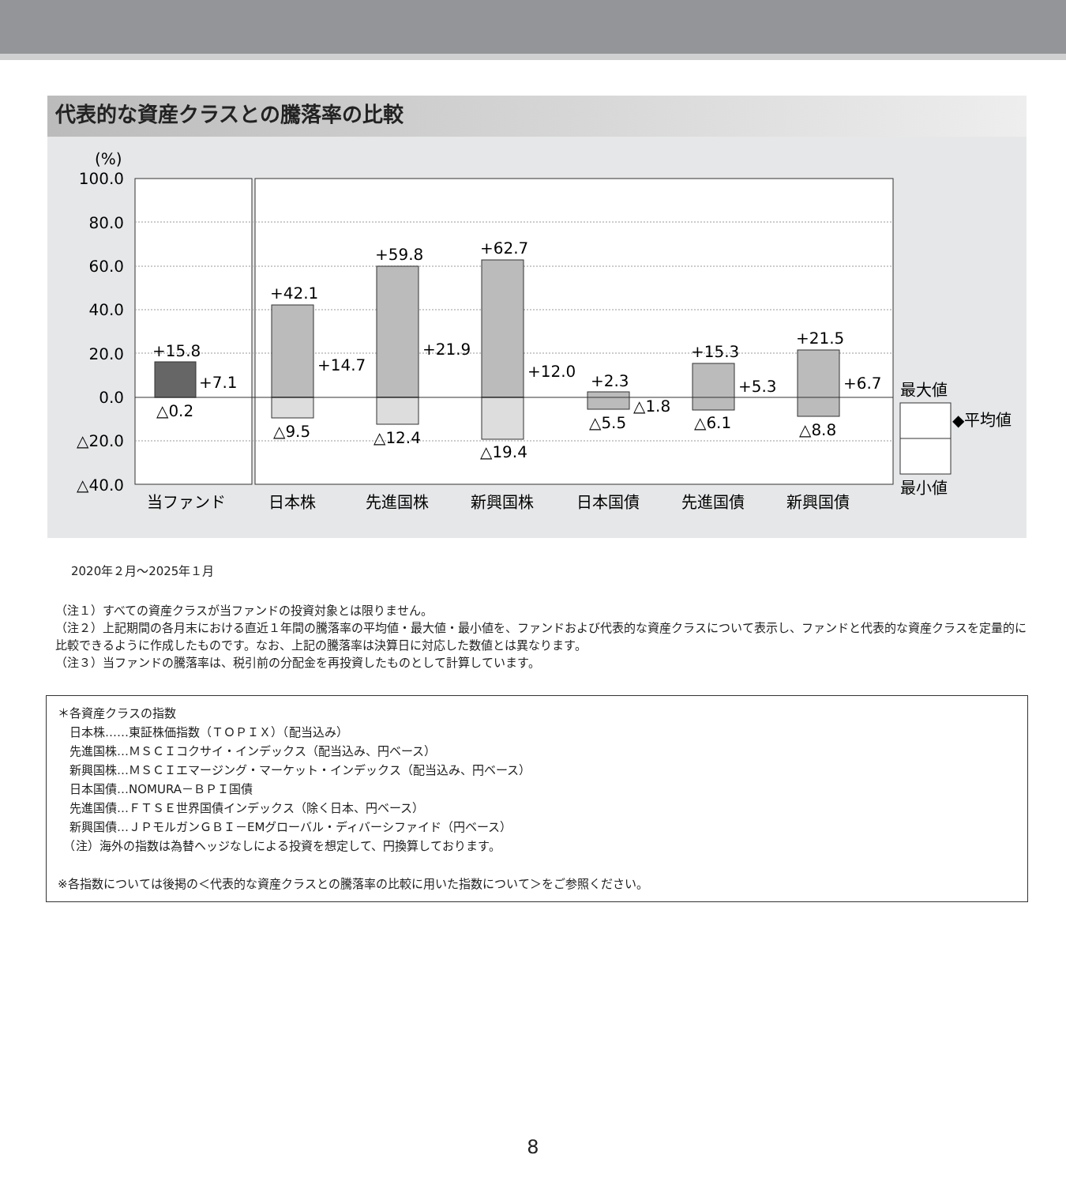代表的な資産クラスとの騰落率の比較
(%)
100.0
80.0
60.0
40.0
20.0
0.0
△20.0
△40.0
+15.8
+7.1
△0.2
+42.1
+14.7
△9.5
+59.8
+21.9
△12.4
+62.7
+12.0
△19.4
+2.3
△1.8
△5.5
+15.3
+5.3
△6.1
+21.5
+6.7
△8.8
当ファンド
日本株
先進国株
新興国株
日本国債
先進国債
新興国債
最大値
◆平均値
最小値
2020年２月～2025年１月
（注１）すべての資産クラスが当ファンドの投資対象とは限りません。
（注２）上記期間の各月末における直近１年間の騰落率の平均値・最大値・最小値を、ファンドおよび代表的な資産クラスについて表示し、ファンドと代表的な資産クラスを定量的に比較できるように作成したものです。なお、上記の騰落率は決算日に対応した数値とは異なります。
（注３）当ファンドの騰落率は、税引前の分配金を再投資したものとして計算しています。
＊各資産クラスの指数
　日本株……東証株価指数（ＴＯＰＩＸ）（配当込み）
　先進国株…ＭＳＣＩコクサイ・インデックス（配当込み、円ベース）
　新興国株…ＭＳＣＩエマージング・マーケット・インデックス（配当込み、円ベース）
　日本国債…NOMURA－ＢＰＩ国債
　先進国債…ＦＴＳＥ世界国債インデックス（除く日本、円ベース）
　新興国債…ＪＰモルガンＧＢＩ－EMグローバル・ディバーシファイド（円ベース）
　（注）海外の指数は為替ヘッジなしによる投資を想定して、円換算しております。
※各指数については後掲の＜代表的な資産クラスとの騰落率の比較に用いた指数について＞をご参照ください。
8